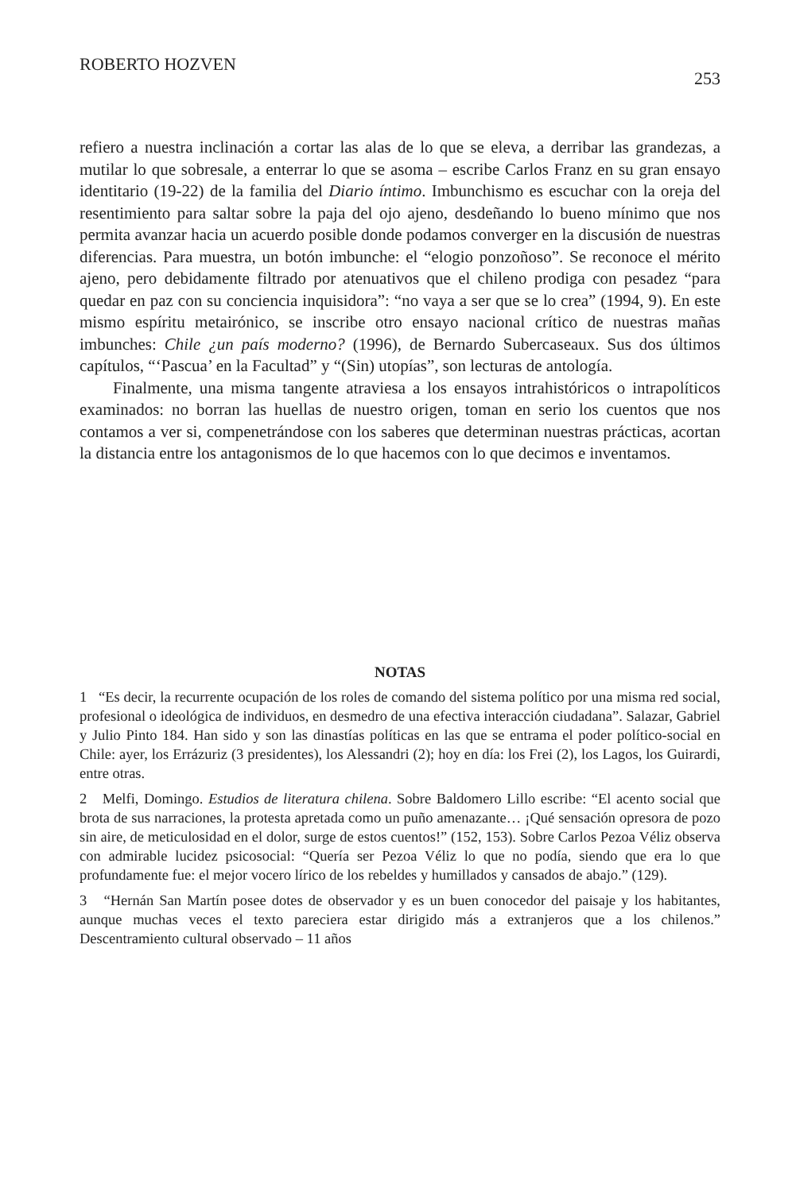ROBERTO HOZVEN 253
refiero a nuestra inclinación a cortar las alas de lo que se eleva, a derribar las grandezas, a mutilar lo que sobresale, a enterrar lo que se asoma – escribe Carlos Franz en su gran ensayo identitario (19-22) de la familia del Diario íntimo. Imbunchismo es escuchar con la oreja del resentimiento para saltar sobre la paja del ojo ajeno, desdeñando lo bueno mínimo que nos permita avanzar hacia un acuerdo posible donde podamos converger en la discusión de nuestras diferencias. Para muestra, un botón imbunche: el “elogio ponzoñoso”. Se reconoce el mérito ajeno, pero debidamente filtrado por atenuativos que el chileno prodiga con pesadez “para quedar en paz con su conciencia inquisidora”: “no vaya a ser que se lo crea” (1994, 9). En este mismo espíritu metairónico, se inscribe otro ensayo nacional crítico de nuestras mañas imbunches: Chile ¿un país moderno? (1996), de Bernardo Subercaseaux. Sus dos últimos capítulos, “‘Pascua’ en la Facultad” y “(Sin) utopías”, son lecturas de antología.
Finalmente, una misma tangente atraviesa a los ensayos intrahistóricos o intrapolíticos examinados: no borran las huellas de nuestro origen, toman en serio los cuentos que nos contamos a ver si, compenetrándose con los saberes que determinan nuestras prácticas, acortan la distancia entre los antagonismos de lo que hacemos con lo que decimos e inventamos.
NOTAS
1 “Es decir, la recurrente ocupación de los roles de comando del sistema político por una misma red social, profesional o ideológica de individuos, en desmedro de una efectiva interacción ciudadana”. Salazar, Gabriel y Julio Pinto 184. Han sido y son las dinastías políticas en las que se entrama el poder político-social en Chile: ayer, los Errázuriz (3 presidentes), los Alessandri (2); hoy en día: los Frei (2), los Lagos, los Guirardi, entre otras.
2 Melfi, Domingo. Estudios de literatura chilena. Sobre Baldomero Lillo escribe: “El acento social que brota de sus narraciones, la protesta apretada como un puño amenazante… ¡Qué sensación opresora de pozo sin aire, de meticulosidad en el dolor, surge de estos cuentos!” (152, 153). Sobre Carlos Pezoa Véliz observa con admirable lucidez psicosocial: “Quería ser Pezoa Véliz lo que no podía, siendo que era lo que profundamente fue: el mejor vocero lírico de los rebeldes y humillados y cansados de abajo.” (129).
3 “Hernán San Martín posee dotes de observador y es un buen conocedor del paisaje y los habitantes, aunque muchas veces el texto pareciera estar dirigido más a extranjeros que a los chilenos.” Descentramiento cultural observado – 11 años